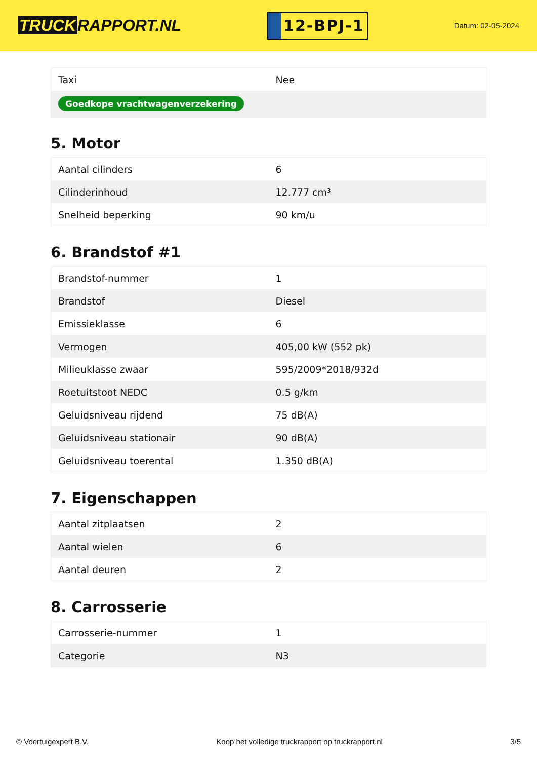TRUCK RAPPORT.NL
12-BPJ-1
Datum: 02-05-2024
| Taxi | Nee |
| Goedkope vrachtwagenverzekering | |
5. Motor
| Aantal cilinders | 6 |
| Cilinderinhoud | 12.777 cm³ |
| Snelheid beperking | 90 km/u |
6. Brandstof #1
| Brandstof-nummer | 1 |
| Brandstof | Diesel |
| Emissieklasse | 6 |
| Vermogen | 405,00 kW (552 pk) |
| Milieuklasse zwaar | 595/2009*2018/932d |
| Roetuitstoot NEDC | 0.5 g/km |
| Geluidsniveau rijdend | 75 dB(A) |
| Geluidsniveau stationair | 90 dB(A) |
| Geluidsniveau toerental | 1.350 dB(A) |
7. Eigenschappen
| Aantal zitplaatsen | 2 |
| Aantal wielen | 6 |
| Aantal deuren | 2 |
8. Carrosserie
| Carrosserie-nummer | 1 |
| Categorie | N3 |
© Voertuigexpert B.V. Koop het volledige truckrapport op truckrapport.nl 3/5